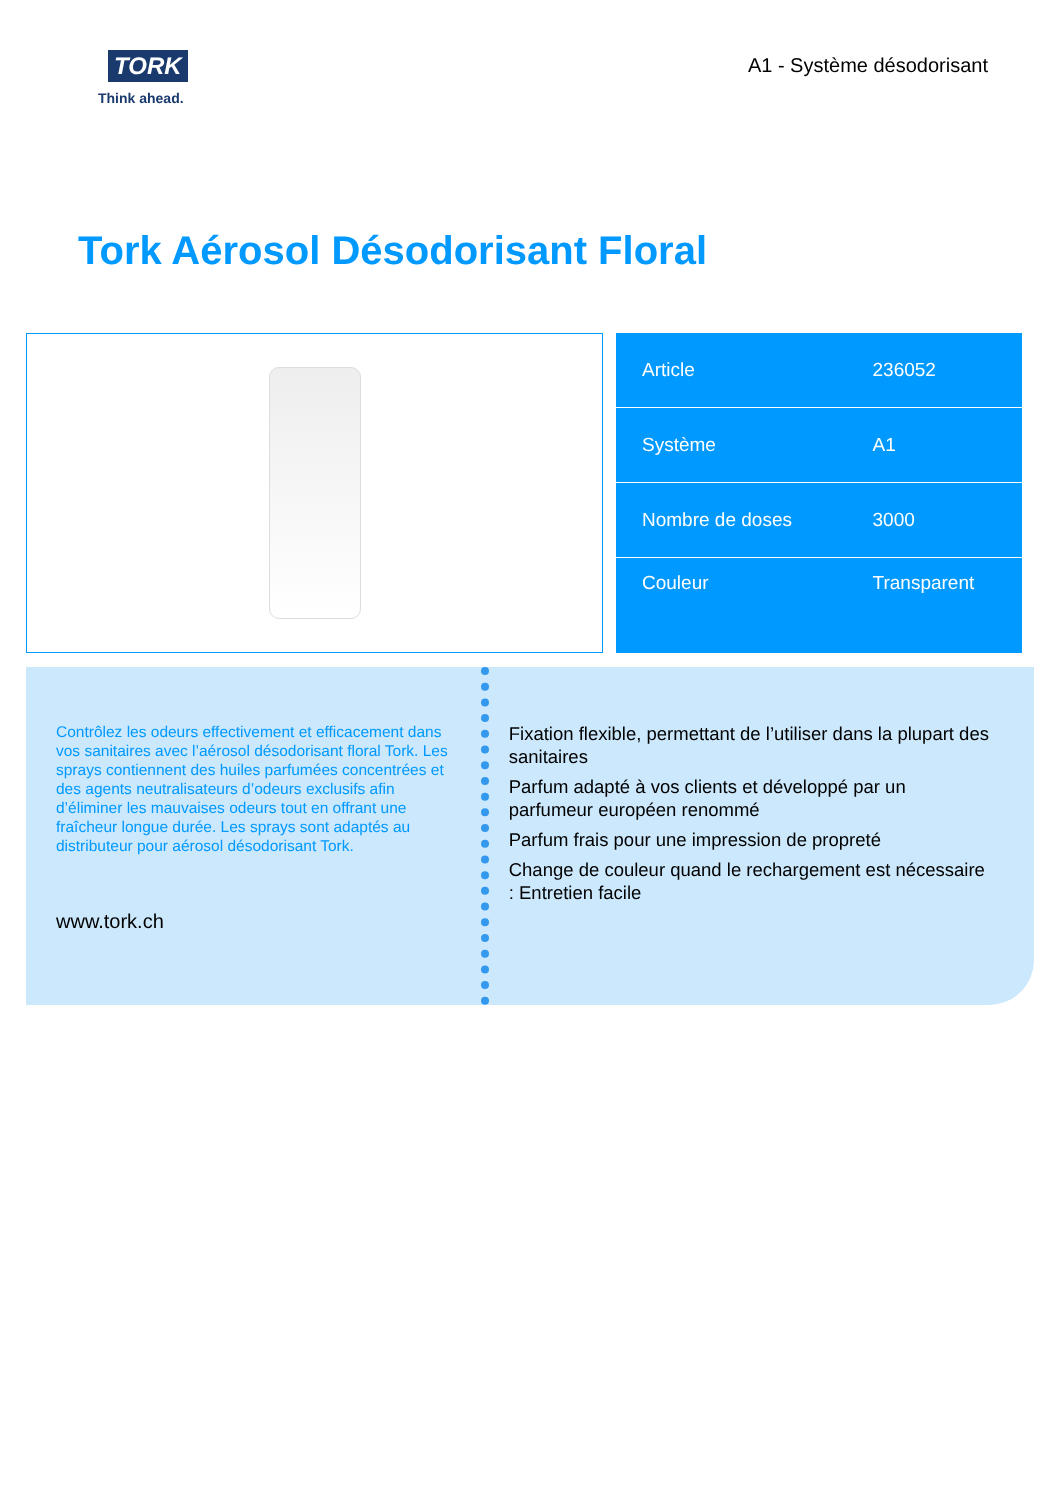TORK
Think ahead.
A1 - Système désodorisant
Tork Aérosol Désodorisant Floral
| Article | 236052 |
| Système | A1 |
| Nombre de doses | 3000 |
| Couleur | Transparent |
Contrôlez les odeurs effectivement et efficacement dans vos sanitaires avec l’aérosol désodorisant floral Tork. Les sprays contiennent des huiles parfumées concentrées et des agents neutralisateurs d’odeurs exclusifs afin d’éliminer les mauvaises odeurs tout en offrant une fraîcheur longue durée. Les sprays sont adaptés au distributeur pour aérosol désodorisant Tork.
www.tork.ch
Fixation flexible, permettant de l’utiliser dans la plupart des sanitaires
Parfum adapté à vos clients et développé par un parfumeur européen renommé
Parfum frais pour une impression de propreté
Change de couleur quand le rechargement est nécessaire : Entretien facile